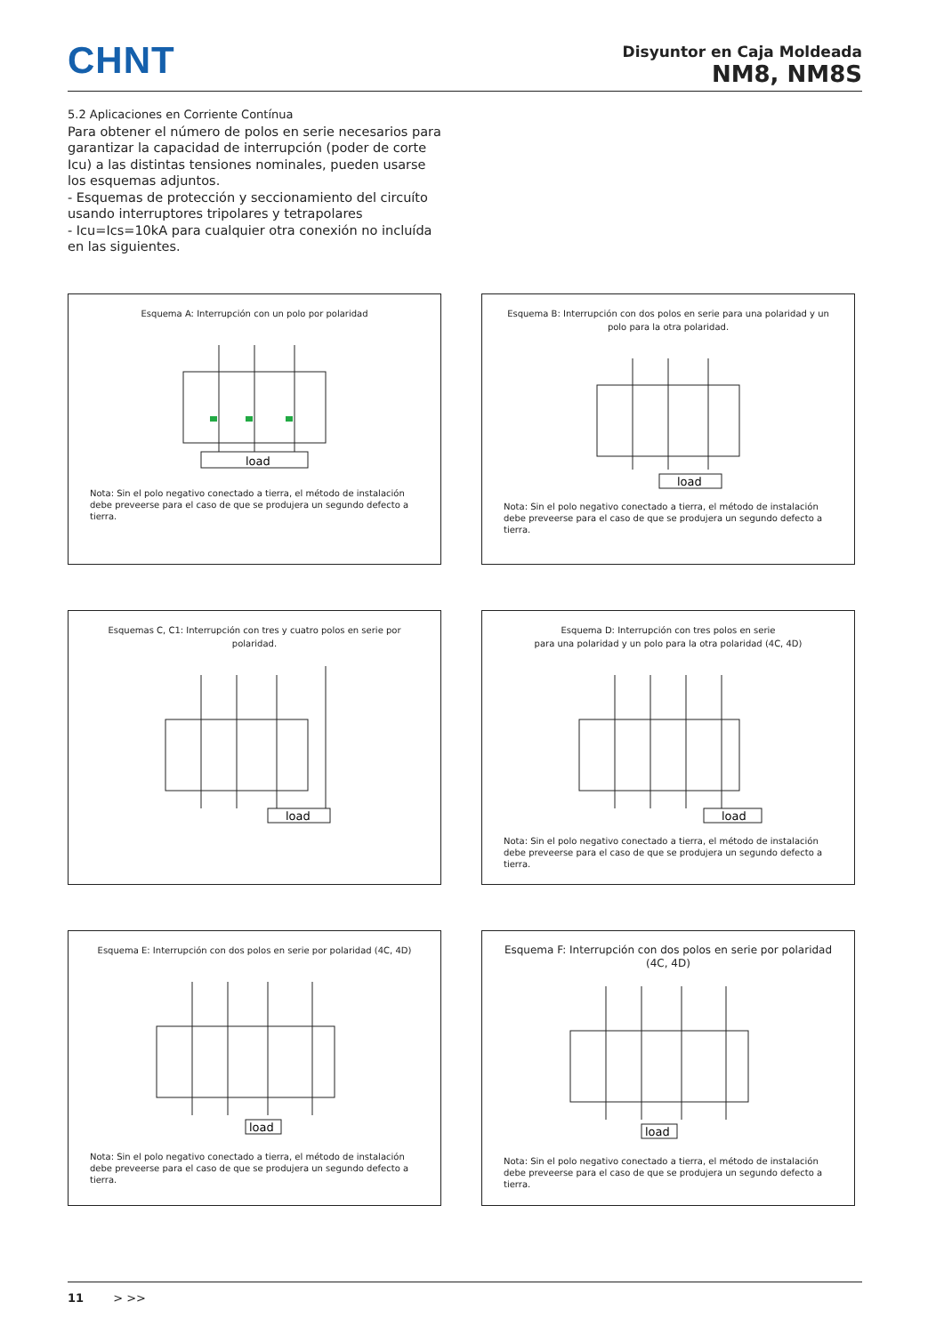CHNT
Disyuntor en Caja Moldeada
NM8, NM8S
5.2 Aplicaciones en Corriente Contínua
Para obtener el número de polos en serie necesarios para garantizar la capacidad de interrupción (poder de corte Icu) a las distintas tensiones nominales, pueden usarse los esquemas adjuntos.
- Esquemas de protección y seccionamiento del circuíto usando interruptores tripolares y tetrapolares
- Icu=Ics=10kA para cualquier otra conexión no incluída en las siguientes.
Esquema A: Interrupción con un polo por polaridad
load
Nota: Sin el polo negativo conectado a tierra, el método de instalación debe preveerse para el caso de que se produjera un segundo defecto a tierra.
Esquema B: Interrupción con dos polos en serie para una polaridad y un polo para la otra polaridad.
load
Nota: Sin el polo negativo conectado a tierra, el método de instalación debe preveerse para el caso de que se produjera un segundo defecto a tierra.
Esquemas C, C1: Interrupción con tres y cuatro polos en serie por polaridad.
load
Esquema D: Interrupción con tres polos en serie
para una polaridad y un polo para la otra polaridad (4C, 4D)
load
Nota: Sin el polo negativo conectado a tierra, el método de instalación debe preveerse para el caso de que se produjera un segundo defecto a tierra.
Esquema E: Interrupción con dos polos en serie por polaridad (4C, 4D)
load
Nota: Sin el polo negativo conectado a tierra, el método de instalación debe preveerse para el caso de que se produjera un segundo defecto a tierra.
Esquema F: Interrupción con dos polos en serie por polaridad
(4C, 4D)
load
Nota: Sin el polo negativo conectado a tierra, el método de instalación debe preveerse para el caso de que se produjera un segundo defecto a tierra.
11 > >>